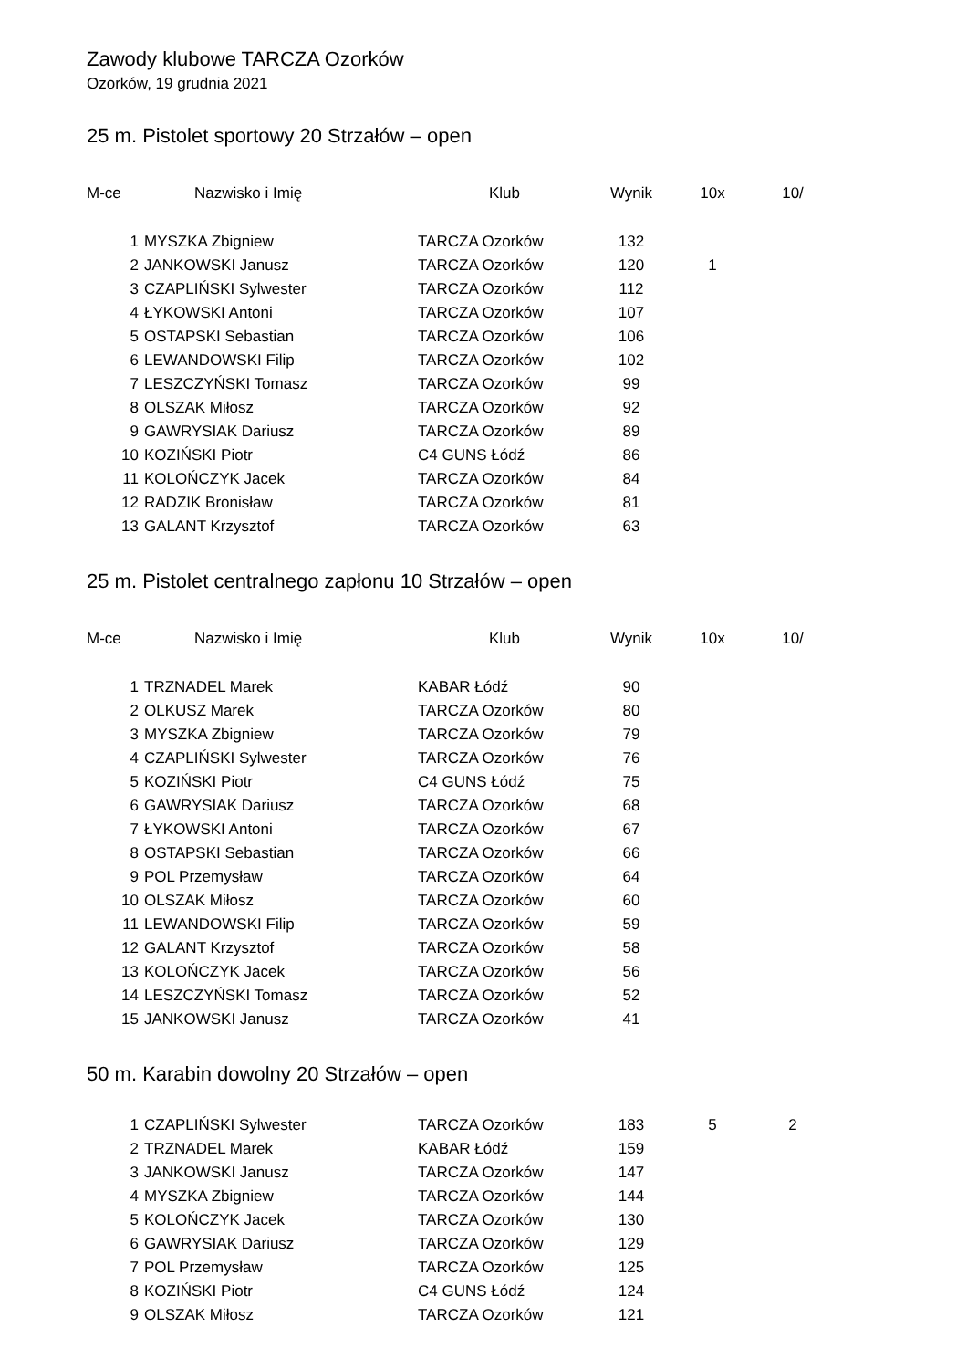Zawody klubowe TARCZA Ozorków
Ozorków, 19 grudnia 2021
25 m. Pistolet sportowy 20 Strzałów – open
| M-ce Nazwisko i Imię | | Klub | Wynik | 10x | 10/ |
| --- | --- | --- | --- | --- | --- |
| 1 | MYSZKA Zbigniew | TARCZA Ozorków | 132 | | |
| 2 | JANKOWSKI Janusz | TARCZA Ozorków | 120 | 1 | |
| 3 | CZAPLIŃSKI Sylwester | TARCZA Ozorków | 112 | | |
| 4 | ŁYKOWSKI Antoni | TARCZA Ozorków | 107 | | |
| 5 | OSTAPSKI Sebastian | TARCZA Ozorków | 106 | | |
| 6 | LEWANDOWSKI Filip | TARCZA Ozorków | 102 | | |
| 7 | LESZCZYŃSKI Tomasz | TARCZA Ozorków | 99 | | |
| 8 | OLSZAK Miłosz | TARCZA Ozorków | 92 | | |
| 9 | GAWRYSIAK Dariusz | TARCZA Ozorków | 89 | | |
| 10 | KOZIŃSKI Piotr | C4 GUNS Łódź | 86 | | |
| 11 | KOLOŃCZYK Jacek | TARCZA Ozorków | 84 | | |
| 12 | RADZIK Bronisław | TARCZA Ozorków | 81 | | |
| 13 | GALANT Krzysztof | TARCZA Ozorków | 63 | | |
25 m. Pistolet centralnego zapłonu 10 Strzałów – open
| M-ce Nazwisko i Imię | | Klub | Wynik | 10x | 10/ |
| --- | --- | --- | --- | --- | --- |
| 1 | TRZNADEL Marek | KABAR Łódź | 90 | | |
| 2 | OLKUSZ Marek | TARCZA Ozorków | 80 | | |
| 3 | MYSZKA Zbigniew | TARCZA Ozorków | 79 | | |
| 4 | CZAPLIŃSKI Sylwester | TARCZA Ozorków | 76 | | |
| 5 | KOZIŃSKI Piotr | C4 GUNS Łódź | 75 | | |
| 6 | GAWRYSIAK Dariusz | TARCZA Ozorków | 68 | | |
| 7 | ŁYKOWSKI Antoni | TARCZA Ozorków | 67 | | |
| 8 | OSTAPSKI Sebastian | TARCZA Ozorków | 66 | | |
| 9 | POL Przemysław | TARCZA Ozorków | 64 | | |
| 10 | OLSZAK Miłosz | TARCZA Ozorków | 60 | | |
| 11 | LEWANDOWSKI Filip | TARCZA Ozorków | 59 | | |
| 12 | GALANT Krzysztof | TARCZA Ozorków | 58 | | |
| 13 | KOLOŃCZYK Jacek | TARCZA Ozorków | 56 | | |
| 14 | LESZCZYŃSKI Tomasz | TARCZA Ozorków | 52 | | |
| 15 | JANKOWSKI Janusz | TARCZA Ozorków | 41 | | |
50 m. Karabin dowolny 20 Strzałów – open
| 1 | CZAPLIŃSKI Sylwester | TARCZA Ozorków | 183 | 5 | 2 |
| 2 | TRZNADEL Marek | KABAR Łódź | 159 | | |
| 3 | JANKOWSKI Janusz | TARCZA Ozorków | 147 | | |
| 4 | MYSZKA Zbigniew | TARCZA Ozorków | 144 | | |
| 5 | KOLOŃCZYK Jacek | TARCZA Ozorków | 130 | | |
| 6 | GAWRYSIAK Dariusz | TARCZA Ozorków | 129 | | |
| 7 | POL Przemysław | TARCZA Ozorków | 125 | | |
| 8 | KOZIŃSKI Piotr | C4 GUNS Łódź | 124 | | |
| 9 | OLSZAK Miłosz | TARCZA Ozorków | 121 | | |